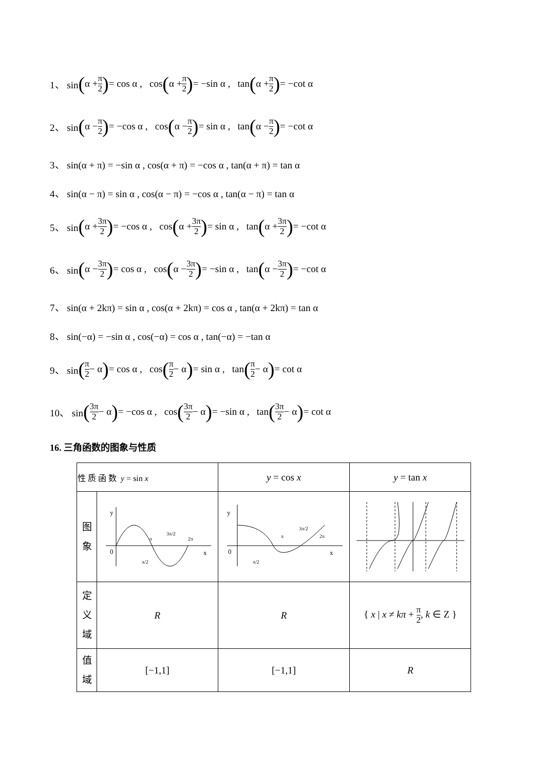1、 sin (α + π 2) = cos α , cos (α + π 2) = −sin α , tan (α + π 2) = −cot α
2、 sin (α − π 2) = −cos α , cos (α − π 2) = sin α , tan (α − π 2) = −cot α
3、 sin(α + π) = −sin α , cos(α + π) = −cos α , tan(α + π) = tan α
4、 sin(α − π) = sin α , cos(α − π) = −cos α , tan(α − π) = tan α
5、 sin (α + 3π 2) = −cos α , cos (α + 3π 2) = sin α , tan (α + 3π 2) = −cot α
6、 sin (α − 3π 2) = cos α , cos (α − 3π 2) = −sin α , tan (α − 3π 2) = −cot α
7、 sin(α + 2kπ) = sin α , cos(α + 2kπ) = cos α , tan(α + 2kπ) = tan α
8、 sin(−α) = −sin α , cos(−α) = cos α , tan(−α) = −tan α
9、 sin (π 2 − α) = cos α , cos (π 2 − α) = sin α , tan (π 2 − α) = cot α
10、 sin (3π 2 − α) = −cos α , cos (3π 2 − α) = −sin α , tan (3π 2 − α) = cot α
16. 三角函数的图象与性质
| 性 质 函 数 y = sin x | | y = cos x | y = tan x |
| 图 象 | y 0 x π π/2 3π/2 2π | y 0 x π π/2 3π/2 2π | |
| 定 义 域 | R | R | { x / x ≠ kπ + π 2 , k ∈ Z } |
| 值 域 | [−1,1] | [−1,1] | R |